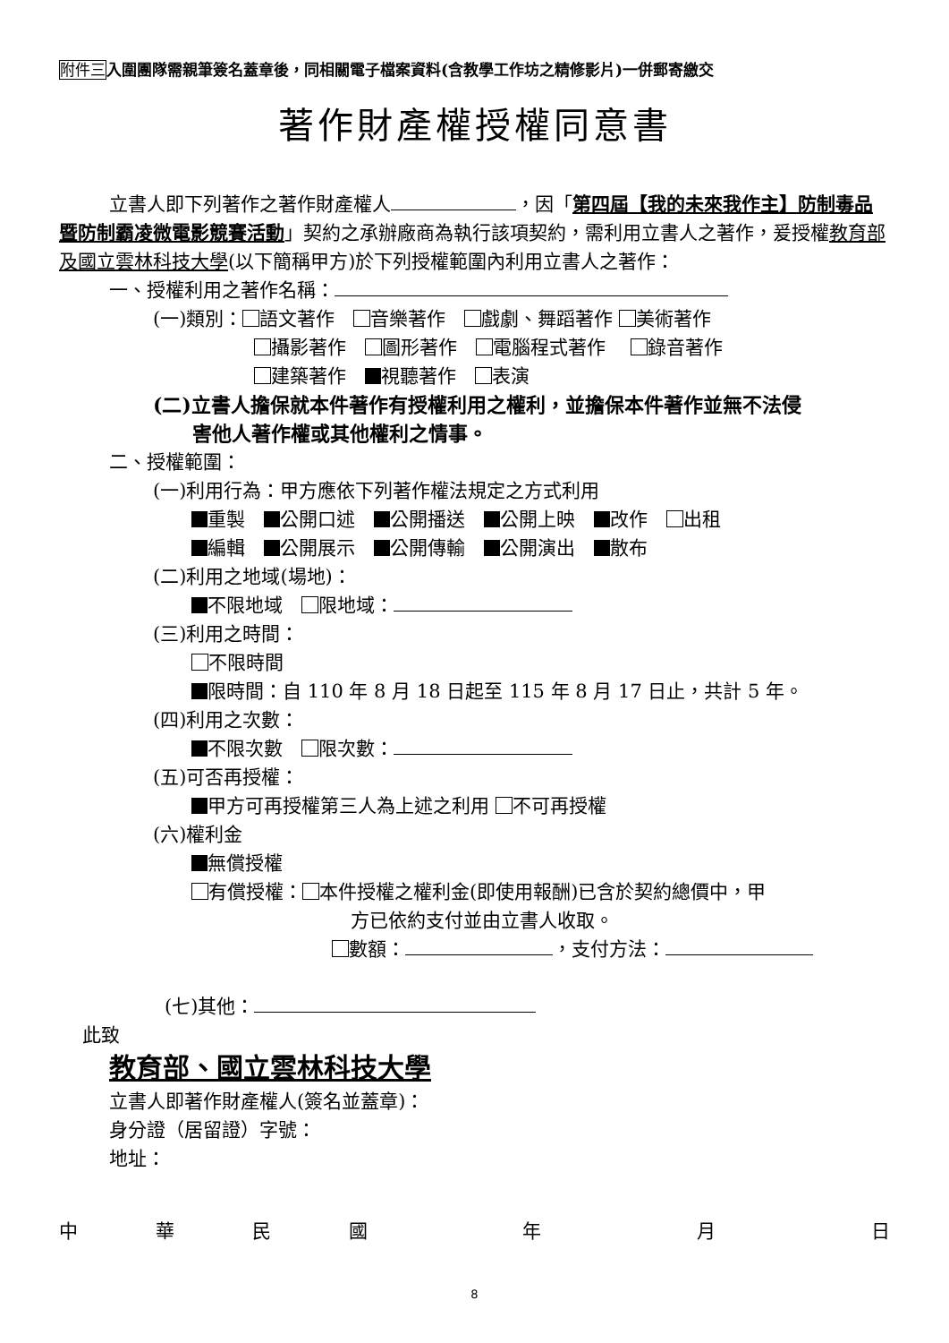附件三入圍團隊需親筆簽名蓋章後，同相關電子檔案資料(含教學工作坊之精修影片)一併郵寄繳交
著作財產權授權同意書
立書人即下列著作之著作財產權人 ，因「第四屆【我的未來我作主】防制毒品暨防制霸凌微電影競賽活動」契約之承辦廠商為執行該項契約，需利用立書人之著作，爰授權教育部及國立雲林科技大學(以下簡稱甲方)於下列授權範圍內利用立書人之著作：
一、授權利用之著作名稱：
(一)類別： 語文著作　 音樂著作　 戲劇、舞蹈著作 美術著作
攝影著作　 圖形著作　 電腦程式著作　 錄音著作
建築著作　 視聽著作　 表演
(二)立書人擔保就本件著作有授權利用之權利，並擔保本件著作並無不法侵
　　害他人著作權或其他權利之情事。
二、授權範圍：
(一)利用行為：甲方應依下列著作權法規定之方式利用
重製　 公開口述　 公開播送　 公開上映　 改作　 出租
編輯　 公開展示　 公開傳輸　 公開演出　 散布
(二)利用之地域(場地)：
不限地域　 限地域：
(三)利用之時間：
不限時間
限時間：自 110 年 8 月 18 日起至 115 年 8 月 17 日止，共計 5 年。
(四)利用之次數：
不限次數　 限次數：
(五)可否再授權：
甲方可再授權第三人為上述之利用 不可再授權
(六)權利金
無償授權
有償授權： 本件授權之權利金(即使用報酬)已含於契約總價中，甲
方已依約支付並由立書人收取。
數額： ，支付方法：
(七)其他：
此致
教育部、國立雲林科技大學
立書人即著作財產權人(簽名並蓋章)：
身分證（居留證）字號：
地址：
中華民國 年 月 日
8